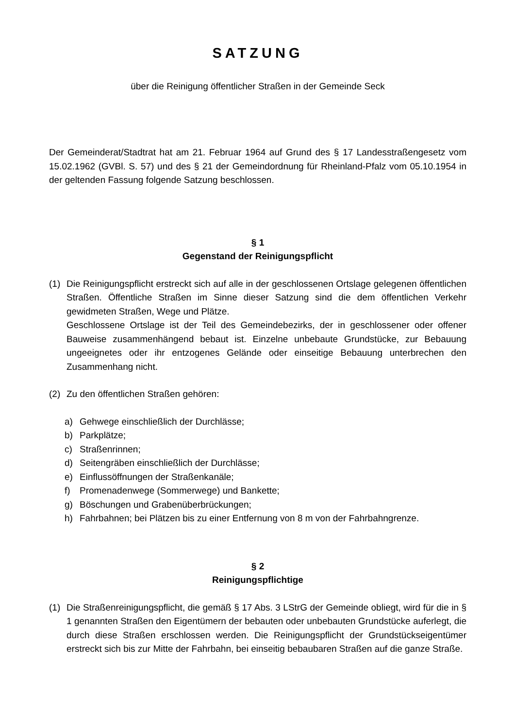SATZUNG
über die Reinigung öffentlicher Straßen in der Gemeinde Seck
Der Gemeinderat/Stadtrat hat am 21. Februar 1964 auf Grund des § 17 Landesstraßengesetz vom 15.02.1962 (GVBl. S. 57) und des § 21 der Gemeindordnung für Rheinland-Pfalz vom 05.10.1954 in der geltenden Fassung folgende Satzung beschlossen.
§ 1
Gegenstand der Reinigungspflicht
(1) Die Reinigungspflicht erstreckt sich auf alle in der geschlossenen Ortslage gelegenen öffentlichen Straßen. Öffentliche Straßen im Sinne dieser Satzung sind die dem öffentlichen Verkehr gewidmeten Straßen, Wege und Plätze.
Geschlossene Ortslage ist der Teil des Gemeindebezirks, der in geschlossener oder offener Bauweise zusammenhängend bebaut ist. Einzelne unbebaute Grundstücke, zur Bebauung ungeeignetes oder ihr entzogenes Gelände oder einseitige Bebauung unterbrechen den Zusammenhang nicht.
(2) Zu den öffentlichen Straßen gehören:
a) Gehwege einschließlich der Durchlässe;
b) Parkplätze;
c) Straßenrinnen;
d) Seitengräben einschließlich der Durchlässe;
e) Einflussöffnungen der Straßenkanäle;
f) Promenadenwege (Sommerwege) und Bankette;
g) Böschungen und Grabenüberbrückungen;
h) Fahrbahnen; bei Plätzen bis zu einer Entfernung von 8 m von der Fahrbahngrenze.
§ 2
Reinigungspflichtige
(1) Die Straßenreinigungspflicht, die gemäß § 17 Abs. 3 LStrG der Gemeinde obliegt, wird für die in § 1 genannten Straßen den Eigentümern der bebauten oder unbebauten Grundstücke auferlegt, die durch diese Straßen erschlossen werden. Die Reinigungspflicht der Grundstückseigentümer erstreckt sich bis zur Mitte der Fahrbahn, bei einseitig bebaubaren Straßen auf die ganze Straße.